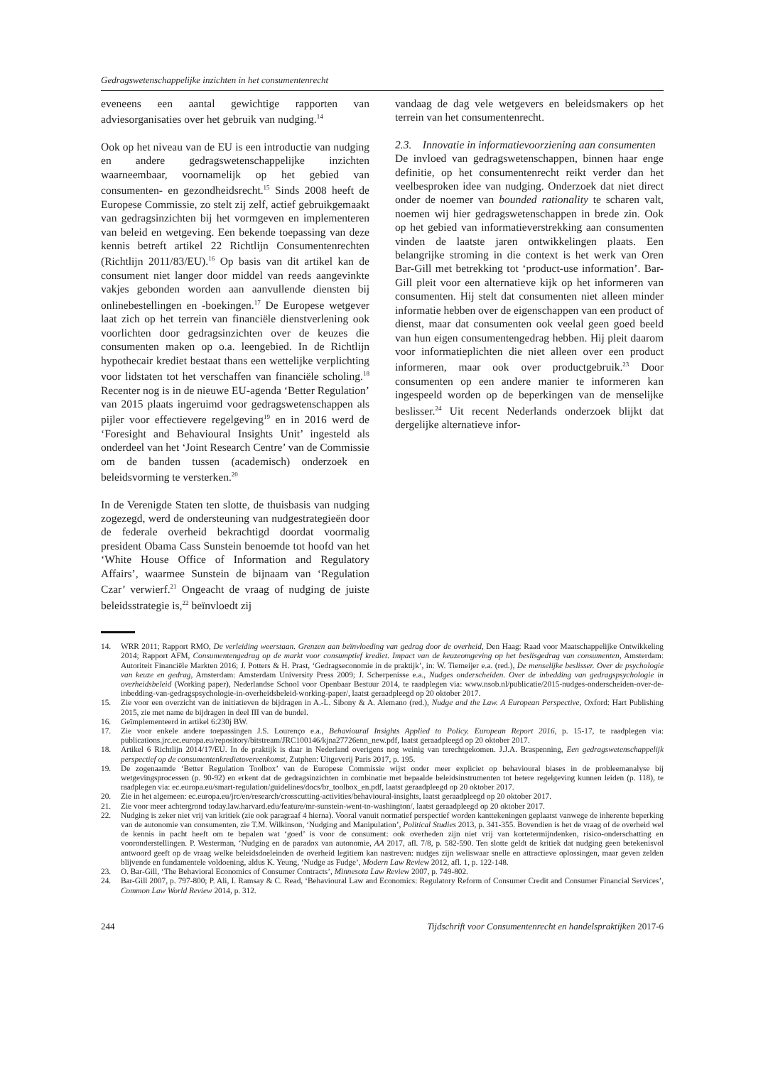Gedragswetenschappelijke inzichten in het consumentenrecht
eveneens een aantal gewichtige rapporten van adviesorganisaties over het gebruik van nudging.<sup>14</sup>
Ook op het niveau van de EU is een introductie van nudging en andere gedragswetenschappelijke inzichten waarneembaar, voornamelijk op het gebied van consumenten- en gezondheidsrecht.<sup>15</sup> Sinds 2008 heeft de Europese Commissie, zo stelt zij zelf, actief gebruikgemaakt van gedragsinzichten bij het vormgeven en implementeren van beleid en wetgeving. Een bekende toepassing van deze kennis betreft artikel 22 Richtlijn Consumentenrechten (Richtlijn 2011/83/EU).<sup>16</sup> Op basis van dit artikel kan de consument niet langer door middel van reeds aangevinkte vakjes gebonden worden aan aanvullende diensten bij onlinebestellingen en -boekingen.<sup>17</sup> De Europese wetgever laat zich op het terrein van financiële dienstverlening ook voorlichten door gedragsinzichten over de keuzes die consumenten maken op o.a. leengebied. In de Richtlijn hypothecair krediet bestaat thans een wettelijke verplichting voor lidstaten tot het verschaffen van financiële scholing.<sup>18</sup> Recenter nog is in de nieuwe EU-agenda ‘Better Regulation’ van 2015 plaats ingeruimd voor gedragswetenschappen als pijler voor effectievere regelgeving<sup>19</sup> en in 2016 werd de ‘Foresight and Behavioural Insights Unit’ ingesteld als onderdeel van het ‘Joint Research Centre’ van de Commissie om de banden tussen (academisch) onderzoek en beleidsvorming te versterken.<sup>20</sup>
In de Verenigde Staten ten slotte, de thuisbasis van nudging zogezegd, werd de ondersteuning van nudgestrategieën door de federale overheid bekrachtigd doordat voormalig president Obama Cass Sunstein benoemde tot hoofd van het ‘White House Office of Information and Regulatory Affairs’, waarmee Sunstein de bijnaam van ‘Regulation Czar’ verwierf.<sup>21</sup> Ongeacht de vraag of nudging de juiste beleidsstrategie is,<sup>22</sup> beïnvloedt zij
vandaag de dag vele wetgevers en beleidsmakers op het terrein van het consumentenrecht.
2.3. Innovatie in informatievoorziening aan consumenten
De invloed van gedragswetenschappen, binnen haar enge definitie, op het consumentenrecht reikt verder dan het veelbesproken idee van nudging. Onderzoek dat niet direct onder de noemer van bounded rationality te scharen valt, noemen wij hier gedragswetenschappen in brede zin. Ook op het gebied van informatieverstrekking aan consumenten vinden de laatste jaren ontwikkelingen plaats. Een belangrijke stroming in die context is het werk van Oren Bar-Gill met betrekking tot ‘product-use information’. Bar-Gill pleit voor een alternatieve kijk op het informeren van consumenten. Hij stelt dat consumenten niet alleen minder informatie hebben over de eigenschappen van een product of dienst, maar dat consumenten ook veelal geen goed beeld van hun eigen consumentengedrag hebben. Hij pleit daarom voor informatieplichten die niet alleen over een product informeren, maar ook over productgebruik.<sup>23</sup> Door consumenten op een andere manier te informeren kan ingespeeld worden op de beperkingen van de menselijke beslisser.<sup>24</sup> Uit recent Nederlands onderzoek blijkt dat dergelijke alternatieve infor-
14. WRR 2011; Rapport RMO, De verleiding weerstaan. Grenzen aan beïnvloeding van gedrag door de overheid, Den Haag: Raad voor Maatschappelijke Ontwikkeling 2014; Rapport AFM, Consumentengedrag op de markt voor consumptief krediet. Impact van de keuzeomgeving op het beslisgedrag van consumenten, Amsterdam: Autoriteit Financiële Markten 2016; J. Potters & H. Prast, ‘Gedragseconomie in de praktijk’, in: W. Tiemeijer e.a. (red.), De menselijke beslisser. Over de psychologie van keuze en gedrag, Amsterdam: Amsterdam University Press 2009; J. Scherpenisse e.a., Nudges onderscheiden. Over de inbedding van gedragspsychologie in overheidsbeleid (Working paper), Nederlandse School voor Openbaar Bestuur 2014, te raadplegen via: www.nsob.nl/publicatie/2015-nudges-onderscheiden-over-de-inbedding-van-gedragspsychologie-in-overheidsbeleid-working-paper/, laatst geraadpleegd op 20 oktober 2017.
15. Zie voor een overzicht van de initiatieven de bijdragen in A.-L. Sibony & A. Alemano (red.), Nudge and the Law. A European Perspective, Oxford: Hart Publishing 2015, zie met name de bijdragen in deel III van de bundel.
16. Geïmplementeerd in artikel 6:230j BW.
17. Zie voor enkele andere toepassingen J.S. Lourenço e.a., Behavioural Insights Applied to Policy. European Report 2016, p. 15-17, te raadplegen via: publications.jrc.ec.europa.eu/repository/bitstream/JRC100146/kjna27726enn_new.pdf, laatst geraadpleegd op 20 oktober 2017.
18. Artikel 6 Richtlijn 2014/17/EU. In de praktijk is daar in Nederland overigens nog weinig van terechtgekomen. J.J.A. Braspenning, Een gedragswetenschappelijk perspectief op de consumentenkredietovereenkomst, Zutphen: Uitgeverij Paris 2017, p. 195.
19. De zogenaamde ‘Better Regulation Toolbox’ van de Europese Commissie wijst onder meer expliciet op behavioural biases in de probleemanalyse bij wetgevingsprocessen (p. 90-92) en erkent dat de gedragsinzichten in combinatie met bepaalde beleidsinstrumenten tot betere regelgeving kunnen leiden (p. 118), te raadplegen via: ec.europa.eu/smart-regulation/guidelines/docs/br_toolbox_en.pdf, laatst geraadpleegd op 20 oktober 2017.
20. Zie in het algemeen: ec.europa.eu/jrc/en/research/crosscutting-activities/behavioural-insights, laatst geraadpleegd op 20 oktober 2017.
21. Zie voor meer achtergrond today.law.harvard.edu/feature/mr-sunstein-went-to-washington/, laatst geraadpleegd op 20 oktober 2017.
22. Nudging is zeker niet vrij van kritiek (zie ook paragraaf 4 hierna). Vooral vanuit normatief perspectief worden kanttekeningen geplaatst vanwege de inherente beperking van de autonomie van consumenten, zie T.M. Wilkinson, ‘Nudging and Manipulation’, Political Studies 2013, p. 341-355. Bovendien is het de vraag of de overheid wel de kennis in pacht heeft om te bepalen wat ‘goed’ is voor de consument: ook overheden zijn niet vrij van kortetermijndenken, risico-onderschatting en vooronderstellingen. P. Westerman, ‘Nudging en de paradox van autonomie, AA 2017, afl. 7/8, p. 582-590. Ten slotte geldt de kritiek dat nudging geen betekenisvol antwoord geeft op de vraag welke beleidsdoeleinden de overheid legitiem kan nastreven: nudges zijn weliswaar snelle en attractieve oplossingen, maar geven zelden blijvende en fundamentele voldoening, aldus K. Yeung, ‘Nudge as Fudge’, Modern Law Review 2012, afl. 1, p. 122-148.
23. O. Bar-Gill, ‘The Behavioral Economics of Consumer Contracts’, Minnesota Law Review 2007, p. 749-802.
24. Bar-Gill 2007, p. 797-800; P. Ali, I. Ramsay & C. Read, ‘Behavioural Law and Economics: Regulatory Reform of Consumer Credit and Consumer Financial Services’, Common Law World Review 2014, p. 312.
244 Tijdschrift voor Consumentenrecht en handelspraktijken 2017-6